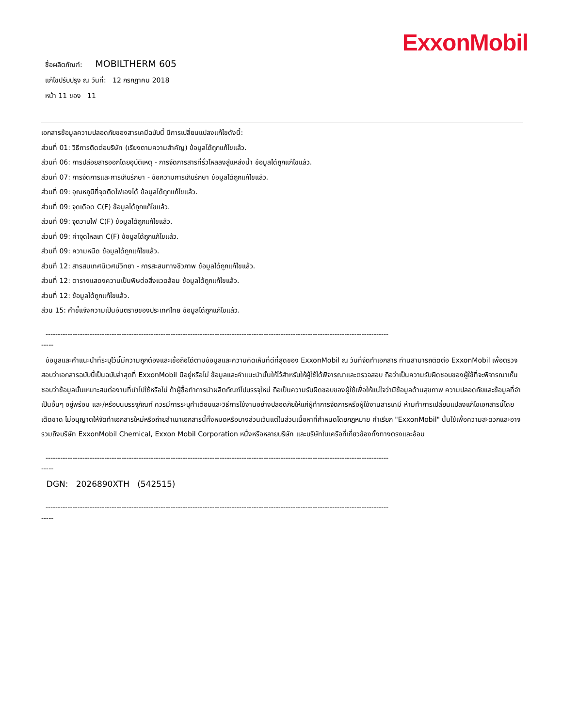ExxonMobil
ชื่อผลิตภัณฑ์: MOBILTHERM 605
แก้ไขปรับปรุง ณ วันที่: 12 กรกฎาคม 2018
หน้า 11 ของ 11
เอกสารข้อมูลความปลอดภัยของสารเคมีฉบับนี้ มีการเปลี่ยนแปลงแก้ไขดังนี้:
ส่วนที่ 01: วิธีการติดต่อบริษัท (เรียงตามความสำคัญ) ข้อมูลได้ถูกแก้ไขแล้ว.
ส่วนที่ 06: การปล่อยสารออกโดยอุบัติเหตุ - การจัดการสารที่รั่วไหลลงสู่แหล่งน้ำ ข้อมูลได้ถูกแก้ไขแล้ว.
ส่วนที่ 07: การจัดการและการเก็บรักษา - ข้อความการเก็บรักษา ข้อมูลได้ถูกแก้ไขแล้ว.
ส่วนที่ 09: อุณหภูมิที่จุดติดไฟเองได้ ข้อมูลได้ถูกแก้ไขแล้ว.
ส่วนที่ 09: จุดเดือด C(F) ข้อมูลได้ถูกแก้ไขแล้ว.
ส่วนที่ 09: จุดวาบไฟ C(F) ข้อมูลได้ถูกแก้ไขแล้ว.
ส่วนที่ 09: ค่าจุดไหลเท C(F) ข้อมูลได้ถูกแก้ไขแล้ว.
ส่วนที่ 09: ความหนืด ข้อมูลได้ถูกแก้ไขแล้ว.
ส่วนที่ 12: สารสนเทศนิเวศน์วิทยา - การสะสมทางชีวภาพ ข้อมูลได้ถูกแก้ไขแล้ว.
ส่วนที่ 12: ตารางแสดงความเป็นพิษต่อสิ่งแวดล้อม ข้อมูลได้ถูกแก้ไขแล้ว.
ส่วนที่ 12: ข้อมูลได้ถูกแก้ไขแล้ว.
ส่วน 15: คำชี้แจ้งความเป็นอันตรายของประเทศไทย ข้อมูลได้ถูกแก้ไขแล้ว.
--------------------------------------------------------------------------------------------------------------------------------------------
-----
ข้อมูลและคำแนะนำที่ระบุไว้นี้มีความถูกต้องและเชื่อถือได้ตามข้อมูลและความคิดเห็นที่ดีที่สุดของ ExxonMobil ณ วันที่จัดทำเอกสาร ท่านสามารถติดต่อ ExxonMobil เพื่อตรวจสอบว่าเอกสารฉบับนี้เป็นฉบับล่าสุดที่ ExxonMobil มีอยู่หรือไม่ ข้อมูลและคำแนะนำนั้นให้ไว้สำหรับให้ผู้ใช้ได้พิจารณาและตรวจสอบ ถือว่าเป็นความรับผิดชอบของผู้ใช้ที่จะพิจารณาเห็นชอบว่าข้อมูลนั้นเหมาะสมต่องานที่นำไปใช้หรือไม่ ถ้าผู้ซื้อทำการนำผลิตภัณฑ์ไปบรรจุใหม่ ถือเป็นความรับผิดชอบของผู้ใช้เพื่อให้แน่ใจว่ามีข้อมูลด้านสุขภาพ ความปลอดภัยและข้อมูลที่จำเป็นอื่นๆ อยู่พร้อม และ/หรือบนบรรจุภัณฑ์ ควรมีการระบุคำเตือนและวิธีการใช้งานอย่างปลอดภัยให้แก่ผู้ทำการจัดการหรือผู้ใช้งานสารเคมี ห้ามทำการเปลี่ยนแปลงแก้ไขเอกสารนี้โดยเด็ดขาด ไม่อนุญาตให้จัดทำเอกสารใหม่หรือถ่ายสำเนาเอกสารนี้ทั้งหมดหรือบางส่วนเว้นแต่ในส่วนเนื้อหาที่กำหนดโดยกฎหมาย คำเรียก "ExxonMobil" นั้นใช้เพื่อความสะดวกและอาจรวมถึงบริษัท ExxonMobil Chemical, Exxon Mobil Corporation หนึ่งหรือหลายบริษัท และบริษัทในเครือที่เกี่ยวข้องทั้งทางตรงและอ้อม
--------------------------------------------------------------------------------------------------------------------------------------------
-----
DGN: 2026890XTH (542515)
--------------------------------------------------------------------------------------------------------------------------------------------
-----